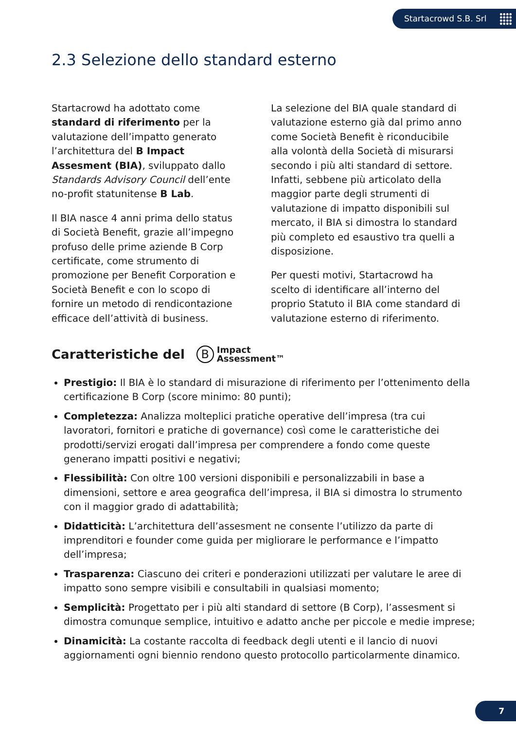Startacrowd S.B. Srl
2.3 Selezione dello standard esterno
Startacrowd ha adottato come standard di riferimento per la valutazione dell’impatto generato l’architettura del B Impact Assesment (BIA), sviluppato dallo Standards Advisory Council dell’ente no-profit statunitense B Lab.
Il BIA nasce 4 anni prima dello status di Società Benefit, grazie all’impegno profuso delle prime aziende B Corp certificate, come strumento di promozione per Benefit Corporation e Società Benefit e con lo scopo di fornire un metodo di rendicontazione efficace dell’attività di business.
La selezione del BIA quale standard di valutazione esterno già dal primo anno come Società Benefit è riconducibile alla volontà della Società di misurarsi secondo i più alti standard di settore. Infatti, sebbene più articolato della maggior parte degli strumenti di valutazione di impatto disponibili sul mercato, il BIA si dimostra lo standard più completo ed esaustivo tra quelli a disposizione.
Per questi motivi, Startacrowd ha scelto di identificare all’interno del proprio Statuto il BIA come standard di valutazione esterno di riferimento.
Caratteristiche del B Impact
Assessment™
Prestigio: Il BIA è lo standard di misurazione di riferimento per l’ottenimento della certificazione B Corp (score minimo: 80 punti);
Completezza: Analizza molteplici pratiche operative dell’impresa (tra cui lavoratori, fornitori e pratiche di governance) così come le caratteristiche dei prodotti/servizi erogati dall’impresa per comprendere a fondo come queste generano impatti positivi e negativi;
Flessibilità: Con oltre 100 versioni disponibili e personalizzabili in base a dimensioni, settore e area geografica dell’impresa, il BIA si dimostra lo strumento con il maggior grado di adattabilità;
Didatticità: L’architettura dell’assesment ne consente l’utilizzo da parte di imprenditori e founder come guida per migliorare le performance e l’impatto dell’impresa;
Trasparenza: Ciascuno dei criteri e ponderazioni utilizzati per valutare le aree di impatto sono sempre visibili e consultabili in qualsiasi momento;
Semplicità: Progettato per i più alti standard di settore (B Corp), l’assesment si dimostra comunque semplice, intuitivo e adatto anche per piccole e medie imprese;
Dinamicità: La costante raccolta di feedback degli utenti e il lancio di nuovi aggiornamenti ogni biennio rendono questo protocollo particolarmente dinamico.
7